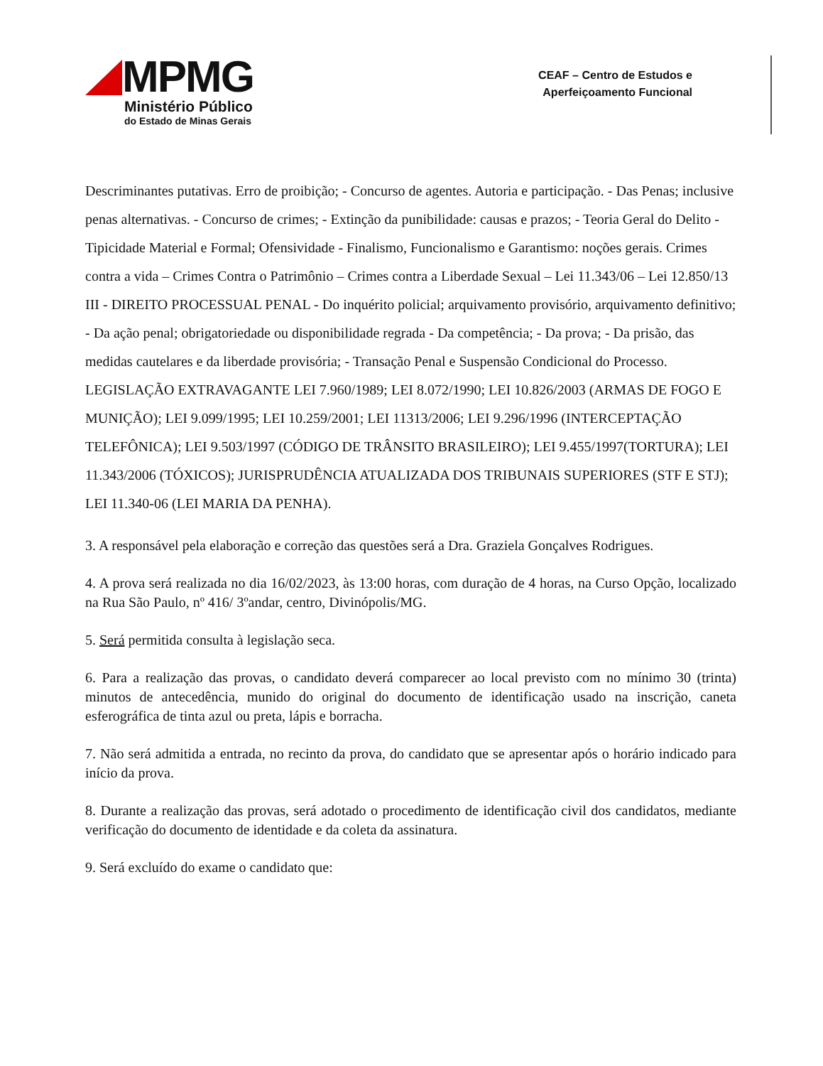MPMG
Ministério Público
do Estado de Minas Gerais
CEAF – Centro de Estudos e
Aperfeiçoamento Funcional
Descriminantes putativas. Erro de proibição; - Concurso de agentes. Autoria e participação. - Das Penas; inclusive penas alternativas. - Concurso de crimes; - Extinção da punibilidade: causas e prazos; - Teoria Geral do Delito - Tipicidade Material e Formal; Ofensividade - Finalismo, Funcionalismo e Garantismo: noções gerais. Crimes contra a vida – Crimes Contra o Patrimônio – Crimes contra a Liberdade Sexual – Lei 11.343/06 – Lei 12.850/13
III - DIREITO PROCESSUAL PENAL - Do inquérito policial; arquivamento provisório, arquivamento definitivo; - Da ação penal; obrigatoriedade ou disponibilidade regrada - Da competência; - Da prova; - Da prisão, das medidas cautelares e da liberdade provisória; - Transação Penal e Suspensão Condicional do Processo.
LEGISLAÇÃO EXTRAVAGANTE LEI 7.960/1989; LEI 8.072/1990; LEI 10.826/2003 (ARMAS DE FOGO E MUNIÇÃO); LEI 9.099/1995; LEI 10.259/2001; LEI 11313/2006; LEI 9.296/1996 (INTERCEPTAÇÃO TELEFÔNICA); LEI 9.503/1997 (CÓDIGO DE TRÂNSITO BRASILEIRO); LEI 9.455/1997(TORTURA); LEI
11.343/2006 (TÓXICOS); JURISPRUDÊNCIA ATUALIZADA DOS TRIBUNAIS SUPERIORES (STF E STJ); LEI 11.340-06 (LEI MARIA DA PENHA).
3. A responsável pela elaboração e correção das questões será a Dra. Graziela Gonçalves Rodrigues.
4. A prova será realizada no dia 16/02/2023, às 13:00 horas, com duração de 4 horas, na Curso Opção, localizado na Rua São Paulo, nº 416/ 3ºandar, centro, Divinópolis/MG.
5. Será permitida consulta à legislação seca.
6. Para a realização das provas, o candidato deverá comparecer ao local previsto com no mínimo 30 (trinta) minutos de antecedência, munido do original do documento de identificação usado na inscrição, caneta esferográfica de tinta azul ou preta, lápis e borracha.
7. Não será admitida a entrada, no recinto da prova, do candidato que se apresentar após o horário indicado para início da prova.
8. Durante a realização das provas, será adotado o procedimento de identificação civil dos candidatos, mediante verificação do documento de identidade e da coleta da assinatura.
9. Será excluído do exame o candidato que: